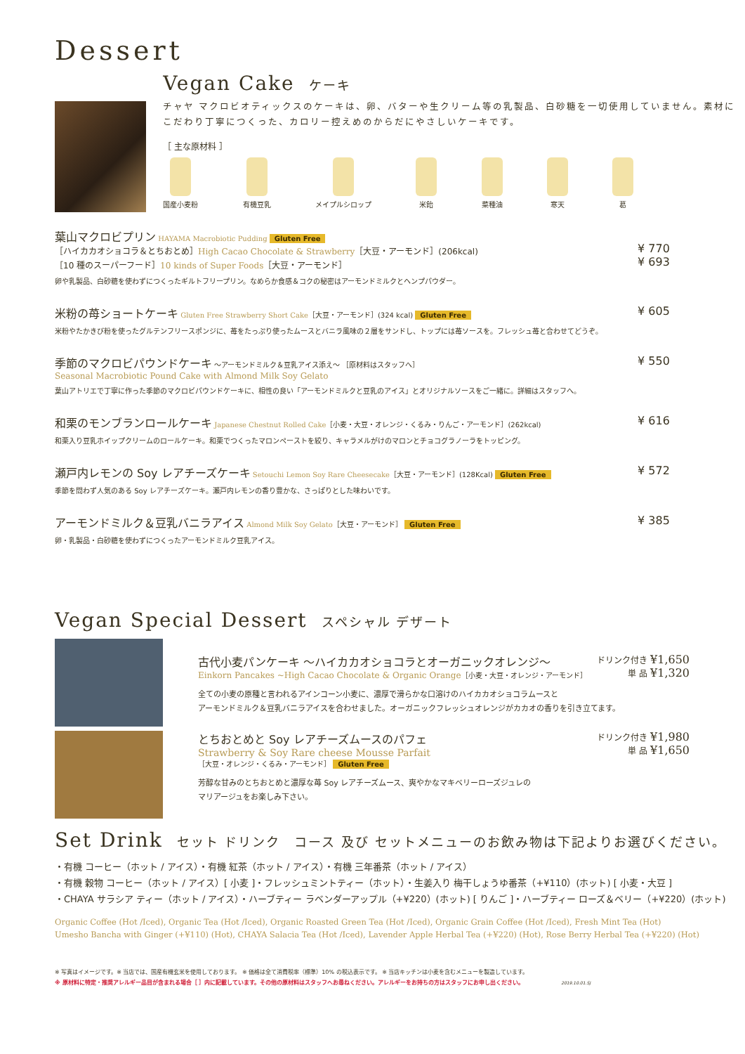Dessert
Vegan Cake ケーキ
チャヤ マクロビオティックスのケーキは、卵、バターや生クリーム等の乳製品、白砂糖を一切使用していません。素材にこだわり丁寧につくった、カロリー控えめのからだにやさしいケーキです。
［ 主な原材料 ］
国産小麦粉 有機豆乳 メイプルシロップ 米飴 菜種油 寒天 葛
葉山マクロビプリン HAYAMA Macrobiotic Pudding Gluten Free
［ハイカカオショコラ＆とちおとめ］High Cacao Chocolate & Strawberry［大豆・アーモンド］(206kcal)
［10 種のスーパーフード］10 kinds of Super Foods［大豆・アーモンド］
卵や乳製品、白砂糖を使わずにつくったギルトフリープリン。なめらか食感＆コクの秘密はアーモンドミルクとヘンプパウダー。
¥ 770
¥ 693
米粉の苺ショートケーキ Gluten Free Strawberry Short Cake［大豆・アーモンド］(324 kcal) Gluten Free
米粉やたかきび粉を使ったグルテンフリースポンジに、苺をたっぷり使ったムースとバニラ風味の２層をサンドし、トップには苺ソースを。フレッシュ苺と合わせてどうぞ。
¥ 605
季節のマクロビパウンドケーキ ～アーモンドミルク＆豆乳アイス添え～ ［原材料はスタッフへ］
Seasonal Macrobiotic Pound Cake with Almond Milk Soy Gelato
葉山アトリエで丁寧に作った季節のマクロビパウンドケーキに、相性の良い「アーモンドミルクと豆乳のアイス」とオリジナルソースをご一緒に。詳細はスタッフへ。
¥ 550
和栗のモンブランロールケーキ Japanese Chestnut Rolled Cake［小麦・大豆・オレンジ・くるみ・りんご・アーモンド］(262kcal)
和栗入り豆乳ホイップクリームのロールケーキ。和栗でつくったマロンペーストを絞り、キャラメルがけのマロンとチョコグラノーラをトッピング。
¥ 616
瀬戸内レモンの Soy レアチーズケーキ Setouchi Lemon Soy Rare Cheesecake［大豆・アーモンド］(128Kcal) Gluten Free
季節を問わず人気のある Soy レアチーズケーキ。瀬戸内レモンの香り豊かな、さっぱりとした味わいです。
¥ 572
アーモンドミルク＆豆乳バニラアイス Almond Milk Soy Gelato［大豆・アーモンド］ Gluten Free
卵・乳製品・白砂糖を使わずにつくったアーモンドミルク豆乳アイス。
¥ 385
Vegan Special Dessert スペシャル デザート
古代小麦パンケーキ ～ハイカカオショコラとオーガニックオレンジ～
Einkorn Pancakes ~High Cacao Chocolate & Organic Orange［小麦・大豆・オレンジ・アーモンド］
ドリンク付き ¥1,650
単 品 ¥1,320
全ての小麦の原種と言われるアインコーン小麦に、濃厚で滑らかな口溶けのハイカカオショコラムースと
アーモンドミルク＆豆乳バニラアイスを合わせました。オーガニックフレッシュオレンジがカカオの香りを引き立てます。
とちおとめと Soy レアチーズムースのパフェ
Strawberry & Soy Rare cheese Mousse Parfait
［大豆・オレンジ・くるみ・アーモンド］ Gluten Free
ドリンク付き ¥1,980
単 品 ¥1,650
芳醇な甘みのとちおとめと濃厚な苺 Soy レアチーズムース、爽やかなマキベリーローズジュレの
マリアージュをお楽しみ下さい。
Set Drink セット ドリンク コース 及び セットメニューのお飲み物は下記よりお選びください。
・有機 コーヒー（ホット / アイス）・有機 紅茶（ホット / アイス）・有機 三年番茶（ホット / アイス）
・有機 穀物 コーヒー（ホット / アイス）[ 小麦 ]・フレッシュミントティー（ホット）・生姜入り 梅干しょうゆ番茶（+¥110）(ホット) [ 小麦・大豆 ]
・CHAYA サラシア ティー（ホット / アイス）・ハーブティー ラベンダーアップル（+¥220）(ホット) [ りんご ]・ハーブティー ローズ＆ベリー（+¥220）(ホット)
Organic Coffee (Hot /Iced), Organic Tea (Hot /Iced), Organic Roasted Green Tea (Hot /Iced), Organic Grain Coffee (Hot /Iced), Fresh Mint Tea (Hot)
Umesho Bancha with Ginger (+¥110) (Hot), CHAYA Salacia Tea (Hot /Iced), Lavender Apple Herbal Tea (+¥220) (Hot), Rose Berry Herbal Tea (+¥220) (Hot)
※ 写真はイメージです。※ 当店では、国産有機玄米を使用しております。 ※ 価格は全て消費税率（標準）10% の税込表示です。 ※ 当店キッチンは小麦を含むメニューを製造しています。
※ 原材料に特定・推奨アレルギー品目が含まれる場合［ ］内に記載しています。その他の原材料はスタッフへお尋ねください。アレルギーをお持ちの方はスタッフにお申し出ください。 2019.10.01.SJ